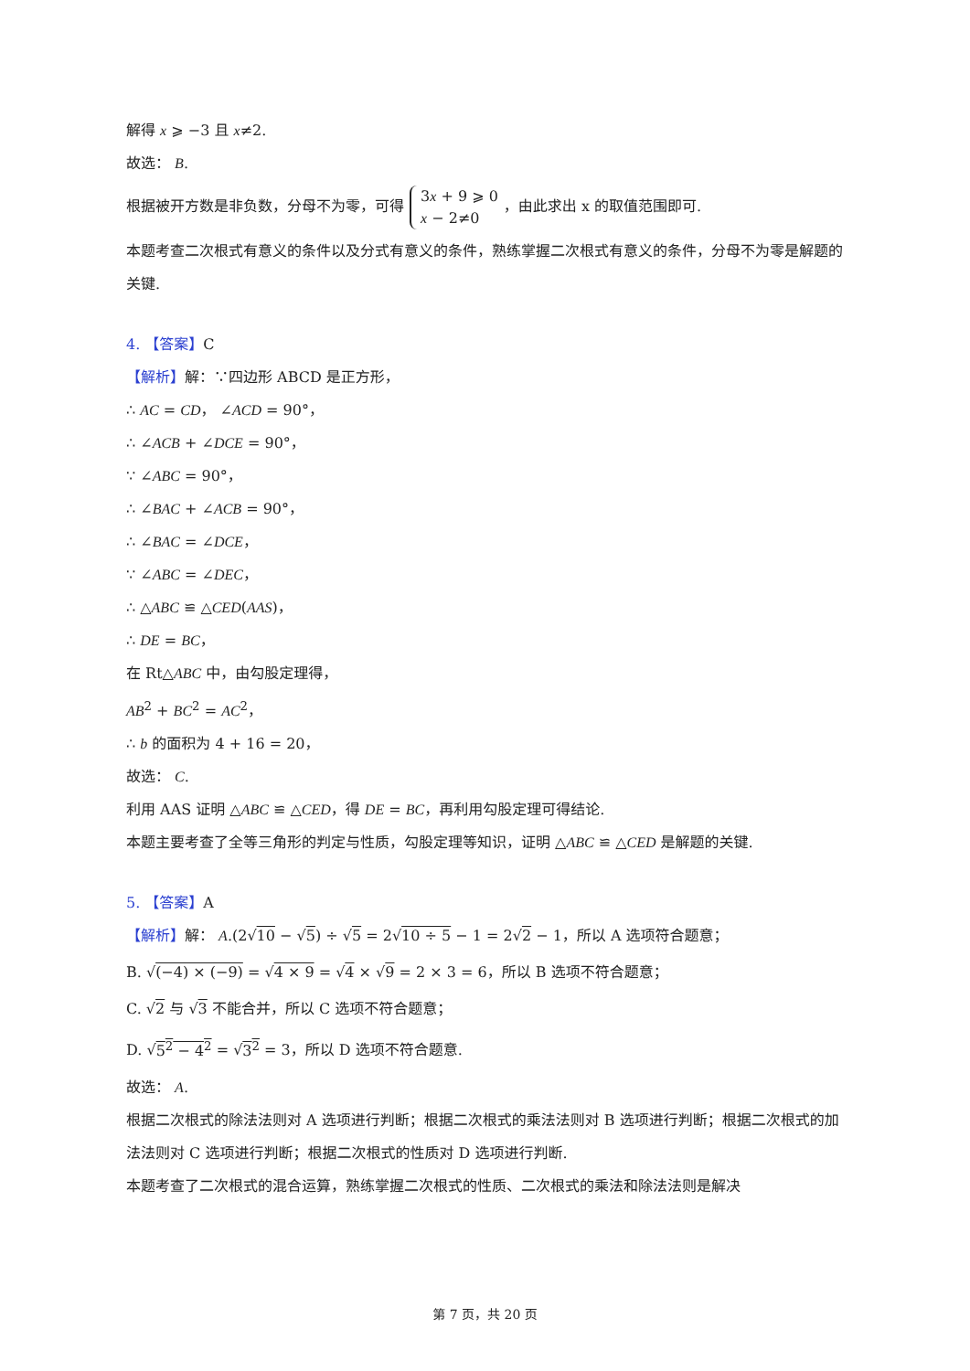解得 x ⩾ −3 且 x≠2.
故选： B.
根据被开方数是非负数，分母不为零，可得 3x + 9 ⩾ 0
x − 2≠0 ，由此求出 x 的取值范围即可.
本题考查二次根式有意义的条件以及分式有意义的条件，熟练掌握二次根式有意义的条件，分母不为零是解题的关键.
4. 【答案】C
【解析】解：∵四边形 ABCD 是正方形，
∴ AC = CD， ∠ACD = 90°，
∴ ∠ACB + ∠DCE = 90°，
∵ ∠ABC = 90°，
∴ ∠BAC + ∠ACB = 90°，
∴ ∠BAC = ∠DCE，
∵ ∠ABC = ∠DEC，
∴ △ABC ≌ △CED(AAS)，
∴ DE = BC，
在 Rt△ABC 中，由勾股定理得，
AB<sup>2</sup> + BC<sup>2</sup> = AC<sup>2</sup>，
∴ b 的面积为 4 + 16 = 20，
故选： C.
利用 AAS 证明 △ABC ≌ △CED，得 DE = BC，再利用勾股定理可得结论.
本题主要考查了全等三角形的判定与性质，勾股定理等知识，证明 △ABC ≌ △CED 是解题的关键.
5. 【答案】A
【解析】解： A.(2√10 − √5) ÷ √5 = 2√10 ÷ 5 − 1 = 2√2 − 1，所以 A 选项符合题意；
B. √(−4) × (−9) = √4 × 9 = √4 × √9 = 2 × 3 = 6，所以 B 选项不符合题意；
C. √2 与 √3 不能合并，所以 C 选项不符合题意；
D. √5<sup>2</sup> − 4<sup>2</sup> = √3<sup>2</sup> = 3，所以 D 选项不符合题意.
故选： A.
根据二次根式的除法法则对 A 选项进行判断；根据二次根式的乘法法则对 B 选项进行判断；根据二次根式的加法法则对 C 选项进行判断；根据二次根式的性质对 D 选项进行判断.
本题考查了二次根式的混合运算，熟练掌握二次根式的性质、二次根式的乘法和除法法则是解决
第 7 页，共 20 页